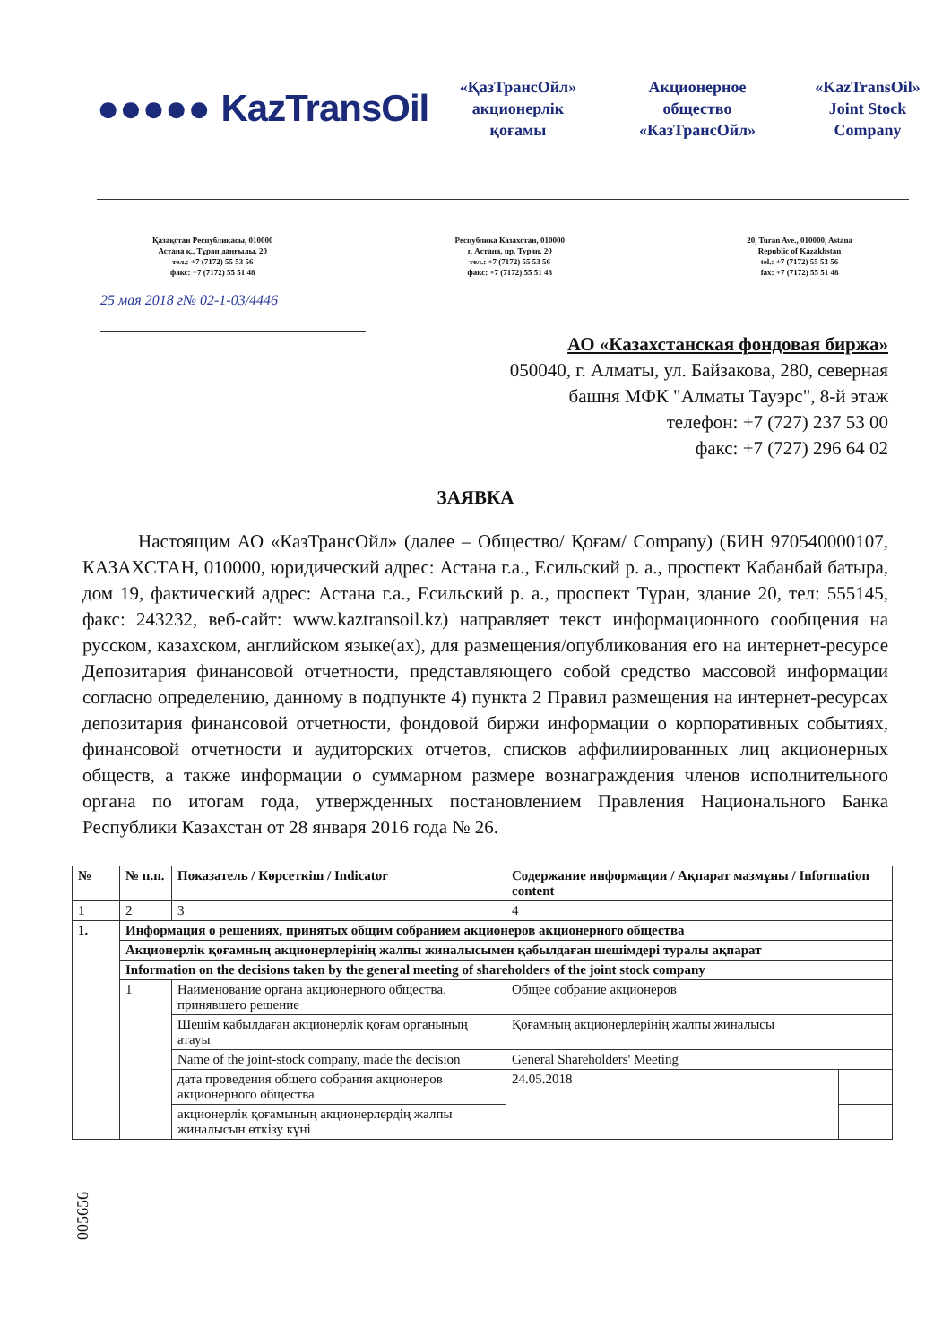●●●●● KazTransOil
«ҚазТрансОйл»
акционерлік
қоғамы
Акционерное
общество
«КазТрансОйл»
«KazTransOil»
Joint Stock
Company
Қазақстан Республикасы, 010000
Астана қ., Тұран даңғылы, 20
тел.: +7 (7172) 55 53 56
факс: +7 (7172) 55 51 48
Республика Казахстан, 010000
г. Астана, пр. Туран, 20
тел.: +7 (7172) 55 53 56
факс: +7 (7172) 55 51 48
20, Turan Ave., 010000, Astana
Republic of Kazakhstan
tel.: +7 (7172) 55 53 56
fax: +7 (7172) 55 51 48
25 мая 2018 г№ 02-1-03/4446
АО «Казахстанская фондовая биржа»
050040, г. Алматы, ул. Байзакова, 280, северная
башня МФК "Алматы Тауэрс", 8-й этаж
телефон: +7 (727) 237 53 00
факс: +7 (727) 296 64 02
ЗАЯВКА
Настоящим АО «КазТрансОйл» (далее – Общество/ Қоғам/ Company) (БИН 970540000107, КАЗАХСТАН, 010000, юридический адрес: Астана г.а., Есильский р. а., проспект Кабанбай батыра, дом 19, фактический адрес: Астана г.а., Есильский р. а., проспект Тұран, здание 20, тел: 555145, факс: 243232, веб-сайт: www.kaztransoil.kz) направляет текст информационного сообщения на русском, казахском, английском языке(ах), для размещения/опубликования его на интернет-ресурсе Депозитария финансовой отчетности, представляющего собой средство массовой информации согласно определению, данному в подпункте 4) пункта 2 Правил размещения на интернет-ресурсах депозитария финансовой отчетности, фондовой биржи информации о корпоративных событиях, финансовой отчетности и аудиторских отчетов, списков аффилиированных лиц акционерных обществ, а также информации о суммарном размере вознаграждения членов исполнительного органа по итогам года, утвержденных постановлением Правления Национального Банка Республики Казахстан от 28 января 2016 года № 26.
| № | № п.п. | Показатель / Көрсеткіш / Indicator | Содержание информации / Ақпарат мазмұны / Information content | |
| --- | --- | --- | --- | --- |
| 1 | 2 | 3 | 4 | |
| 1. | Информация о решениях, принятых общим собранием акционеров акционерного общества | | | |
| | Акционерлік қоғамның акционерлерінің жалпы жиналысымен қабылдаған шешімдері туралы ақпарат | | | |
| | Information on the decisions taken by the general meeting of shareholders of the joint stock company | | | |
| | 1 | Наименование органа акционерного общества, принявшего решение | Общее собрание акционеров | |
| | | Шешім қабылдаған акционерлік қоғам органының атауы | Қоғамның акционерлерінің жалпы жиналысы | |
| | | Name of the joint-stock company, made the decision | General Shareholders' Meeting | |
| | | дата проведения общего собрания акционеров акционерного общества | 24.05.2018 | |
| | | акционерлік қоғамының акционерлердің жалпы жиналысын өткізу күні | | |
005656